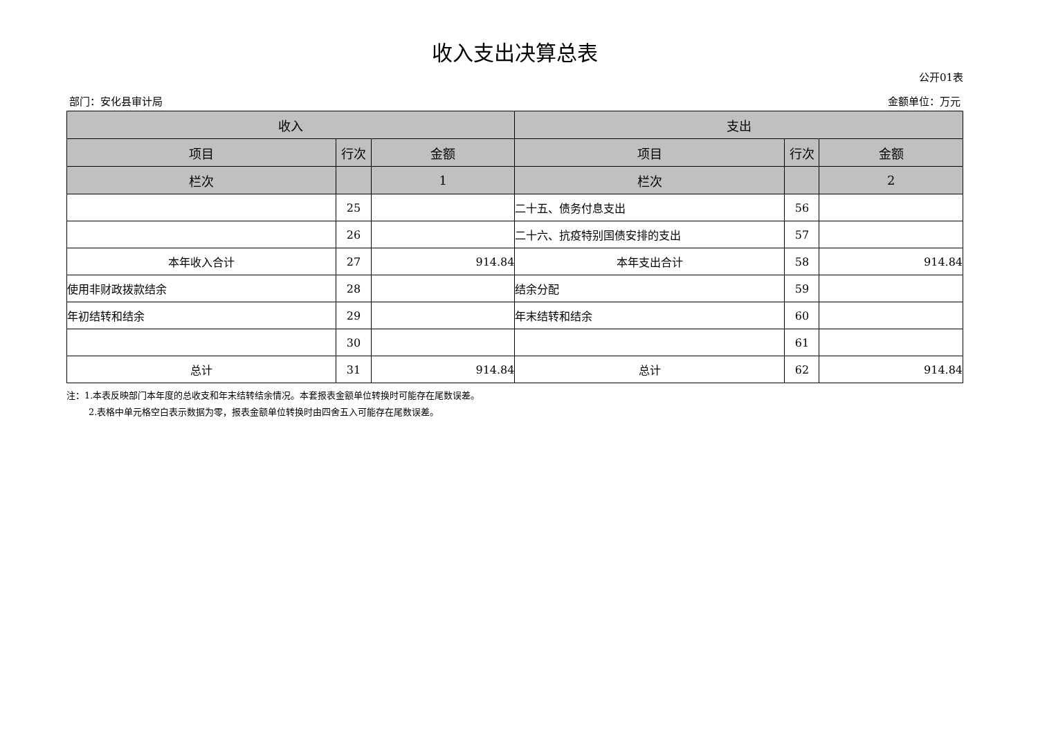收入支出决算总表
公开01表
部门：安化县审计局 金额单位：万元
| 收入 | | | 支出 | | |
| --- | --- | --- | --- | --- | --- |
| 项目 | 行次 | 金额 | 项目 | 行次 | 金额 |
| 栏次 | | 1 | 栏次 | | 2 |
| | 25 | | 二十五、债务付息支出 | 56 | |
| | 26 | | 二十六、抗疫特别国债安排的支出 | 57 | |
| 本年收入合计 | 27 | 914.84 | 本年支出合计 | 58 | 914.84 |
| 使用非财政拨款结余 | 28 | | 结余分配 | 59 | |
| 年初结转和结余 | 29 | | 年末结转和结余 | 60 | |
| | 30 | | | 61 | |
| 总计 | 31 | 914.84 | 总计 | 62 | 914.84 |
注：1.本表反映部门本年度的总收支和年末结转结余情况。本套报表金额单位转换时可能存在尾数误差。
2.表格中单元格空白表示数据为零，报表金额单位转换时由四舍五入可能存在尾数误差。